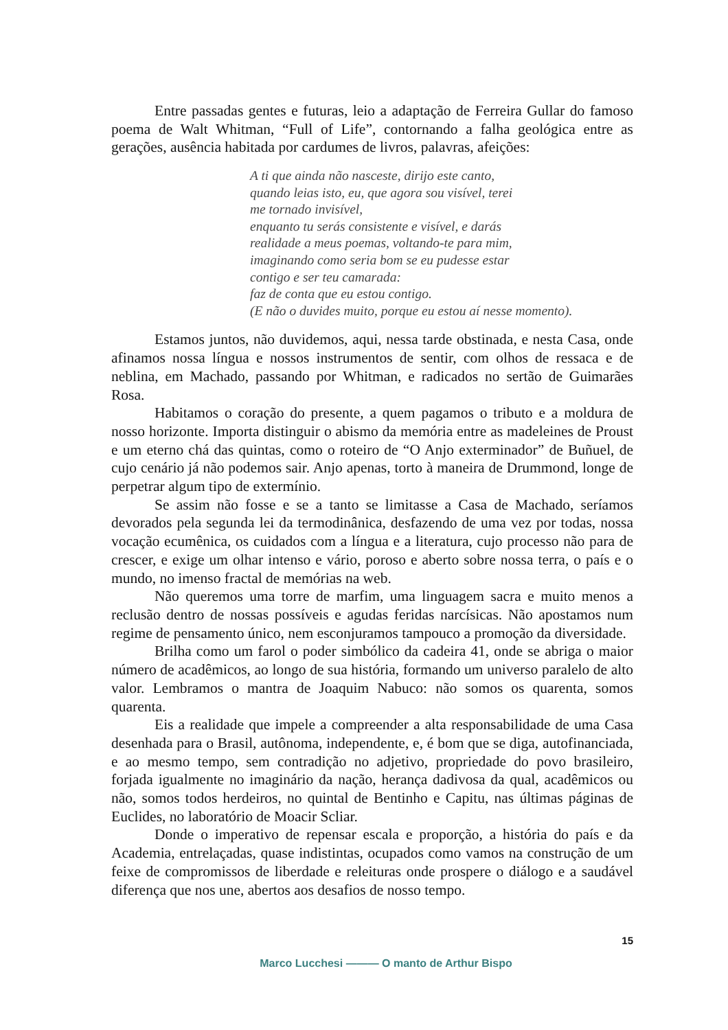Entre passadas gentes e futuras, leio a adaptação de Ferreira Gullar do famoso poema de Walt Whitman, “Full of Life”, contornando a falha geológica entre as gerações, ausência habitada por cardumes de livros, palavras, afeições:
A ti que ainda não nasceste, dirijo este canto,
quando leias isto, eu, que agora sou visível, terei
me tornado invisível,
enquanto tu serás consistente e visível, e darás
realidade a meus poemas, voltando-te para mim,
imaginando como seria bom se eu pudesse estar
contigo e ser teu camarada:
faz de conta que eu estou contigo.
(E não o duvides muito, porque eu estou aí nesse momento).
Estamos juntos, não duvidemos, aqui, nessa tarde obstinada, e nesta Casa, onde afinamos nossa língua e nossos instrumentos de sentir, com olhos de ressaca e de neblina, em Machado, passando por Whitman, e radicados no sertão de Guimarães Rosa.
Habitamos o coração do presente, a quem pagamos o tributo e a moldura de nosso horizonte. Importa distinguir o abismo da memória entre as madeleines de Proust e um eterno chá das quintas, como o roteiro de “O Anjo exterminador” de Buñuel, de cujo cenário já não podemos sair. Anjo apenas, torto à maneira de Drummond, longe de perpetrar algum tipo de extermínio.
Se assim não fosse e se a tanto se limitasse a Casa de Machado, seríamos devorados pela segunda lei da termodinânica, desfazendo de uma vez por todas, nossa vocação ecumênica, os cuidados com a língua e a literatura, cujo processo não para de crescer, e exige um olhar intenso e vário, poroso e aberto sobre nossa terra, o país e o mundo, no imenso fractal de memórias na web.
Não queremos uma torre de marfim, uma linguagem sacra e muito menos a reclusão dentro de nossas possíveis e agudas feridas narcísicas. Não apostamos num regime de pensamento único, nem esconjuramos tampouco a promoção da diversidade.
Brilha como um farol o poder simbólico da cadeira 41, onde se abriga o maior número de acadêmicos, ao longo de sua história, formando um universo paralelo de alto valor. Lembramos o mantra de Joaquim Nabuco: não somos os quarenta, somos quarenta.
Eis a realidade que impele a compreender a alta responsabilidade de uma Casa desenhada para o Brasil, autônoma, independente, e, é bom que se diga, autofinanciada, e ao mesmo tempo, sem contradição no adjetivo, propriedade do povo brasileiro, forjada igualmente no imaginário da nação, herança dadivosa da qual, acadêmicos ou não, somos todos herdeiros, no quintal de Bentinho e Capitu, nas últimas páginas de Euclides, no laboratório de Moacir Scliar.
Donde o imperativo de repensar escala e proporção, a história do país e da Academia, entrelaçadas, quase indistintas, ocupados como vamos na construção de um feixe de compromissos de liberdade e releituras onde prospere o diálogo e a saudável diferença que nos une, abertos aos desafios de nosso tempo.
15
Marco Lucchesi ——— O manto de Arthur Bispo